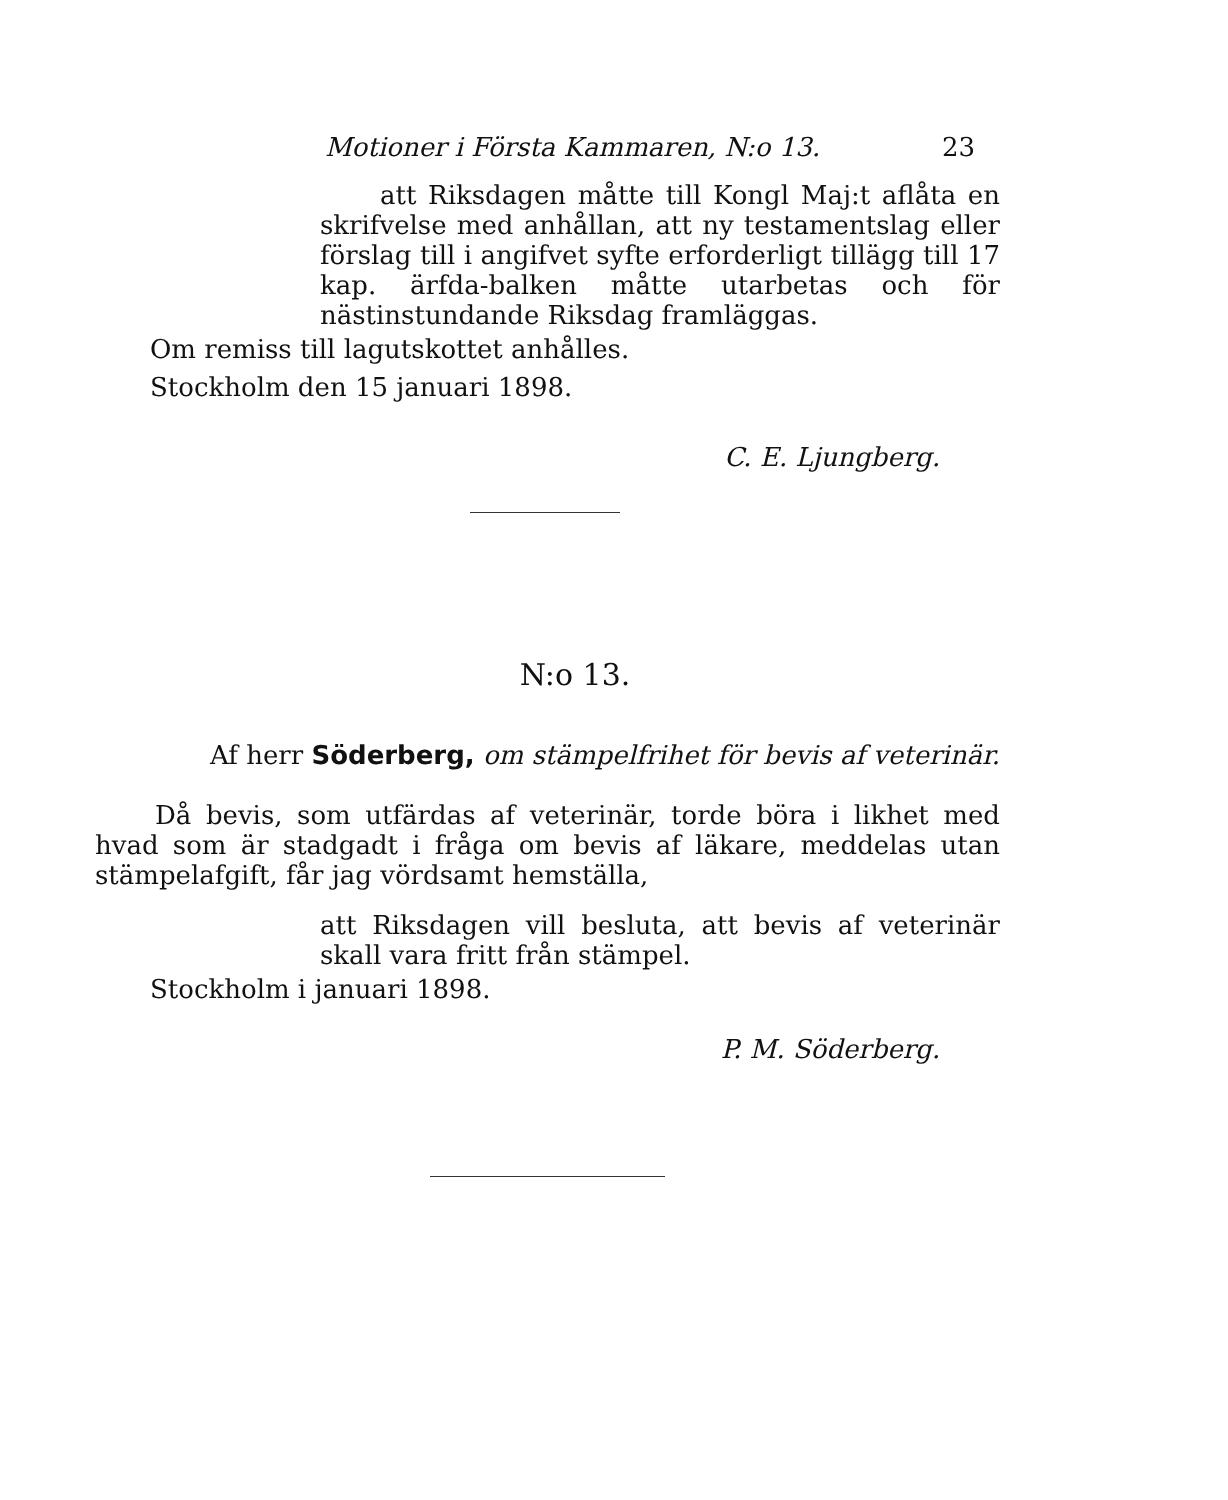Motioner i Första Kammaren, N:o 13. 23
att Riksdagen måtte till Kongl Maj:t aflåta en skrifvelse med anhållan, att ny testamentslag eller förslag till i angifvet syfte erforderligt tillägg till 17 kap. ärfda-balken måtte utarbetas och för nästinstundande Riksdag framläggas.
Om remiss till lagutskottet anhålles.
Stockholm den 15 januari 1898.
C. E. Ljungberg.
N:o 13.
Af herr Söderberg, om stämpelfrihet för bevis af veterinär.
Då bevis, som utfärdas af veterinär, torde böra i likhet med hvad som är stadgadt i fråga om bevis af läkare, meddelas utan stämpelafgift, får jag vördsamt hemställa,
att Riksdagen vill besluta, att bevis af veterinär skall vara fritt från stämpel.
Stockholm i januari 1898.
P. M. Söderberg.